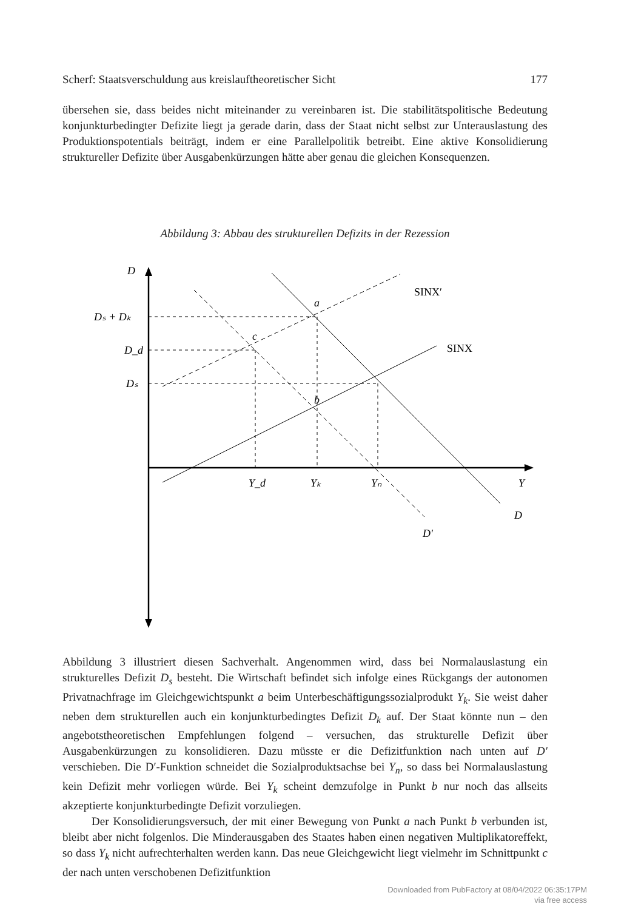Scherf: Staatsverschuldung aus kreislauftheoretischer Sicht 177
übersehen sie, dass beides nicht miteinander zu vereinbaren ist. Die stabilitätspolitische Bedeutung konjunkturbedingter Defizite liegt ja gerade darin, dass der Staat nicht selbst zur Unterauslastung des Produktionspotentials beiträgt, indem er eine Parallelpolitik betreibt. Eine aktive Konsolidierung struktureller Defizite über Ausgabenkürzungen hätte aber genau die gleichen Konsequenzen.
Abbildung 3: Abbau des strukturellen Defizits in der Rezession
D
Dₛ + Dₖ
D_d
Dₛ
SINX′
SINX
a
c
b
Y_d
Yₖ
Yₙ
Y
D
D′
Abbildung 3 illustriert diesen Sachverhalt. Angenommen wird, dass bei Normalauslastung ein strukturelles Defizit D<sub>s</sub> besteht. Die Wirtschaft befindet sich infolge eines Rückgangs der autonomen Privatnachfrage im Gleichgewichtspunkt a beim Unterbeschäftigungs­sozialprodukt Y<sub>k</sub>. Sie weist daher neben dem strukturellen auch ein konjunkturbedingtes Defizit D<sub>k</sub> auf. Der Staat könnte nun – den angebotstheoretischen Empfehlungen folgend – versuchen, das strukturelle Defizit über Ausgabenkürzungen zu konsolidieren. Dazu müsste er die Defizitfunktion nach unten auf D′ verschieben. Die D′-Funktion schneidet die Sozialproduktsachse bei Y<sub>n</sub>, so dass bei Normalauslastung kein Defizit mehr vorliegen würde. Bei Y<sub>k</sub> scheint demzufolge in Punkt b nur noch das allseits akzeptierte konjunkturbedingte Defizit vorzuliegen.
Der Konsolidierungsversuch, der mit einer Bewegung von Punkt a nach Punkt b verbunden ist, bleibt aber nicht folgenlos. Die Minderausgaben des Staates haben einen negativen Multiplikatoreffekt, so dass Y<sub>k</sub> nicht aufrechterhalten werden kann. Das neue Gleichgewicht liegt vielmehr im Schnittpunkt c der nach unten verschobenen Defizitfunktion
Downloaded from PubFactory at 08/04/2022 06:35:17PM
via free access